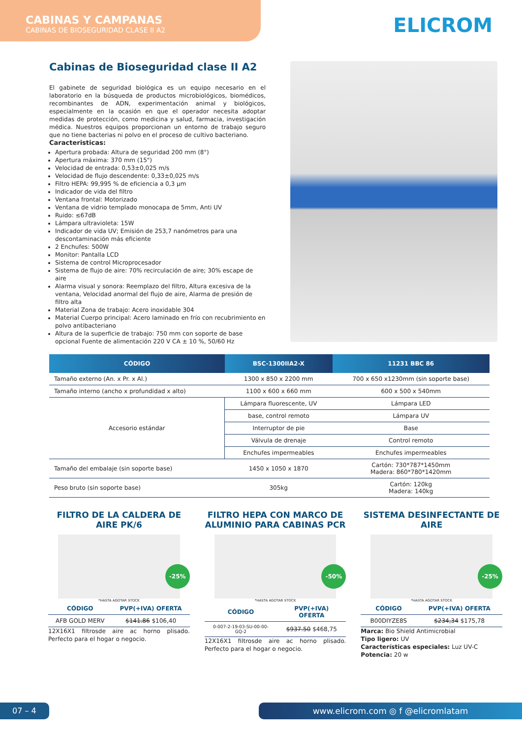CABINAS Y CAMPANAS
CABINAS DE BIOSEGURIDAD CLASE II A2
ELICROM
Cabinas de Bioseguridad clase II A2
El gabinete de seguridad biológica es un equipo necesario en el laboratorio en la búsqueda de productos microbiológicos, biomédicos, recombinantes de ADN, experimentación animal y biológicos, especialmente en la ocasión en que el operador necesita adoptar medidas de protección, como medicina y salud, farmacia, investigación médica. Nuestros equipos proporcionan un entorno de trabajo seguro que no tiene bacterias ni polvo en el proceso de cultivo bacteriano.
Caracteristicas:
Apertura probada: Altura de seguridad 200 mm (8")
Apertura máxima: 370 mm (15")
Velocidad de entrada: 0,53±0,025 m/s
Velocidad de flujo descendente: 0,33±0,025 m/s
Filtro HEPA: 99,995 % de eficiencia a 0,3 μm
Indicador de vida del filtro
Ventana frontal: Motorizado
Ventana de vidrio templado monocapa de 5mm, Anti UV
Ruido: ≤67dB
Lámpara ultravioleta: 15W
Indicador de vida UV; Emisión de 253,7 nanómetros para una descontaminación más eficiente
2 Enchufes: 500W
Monitor: Pantalla LCD
Sistema de control Microprocesador
Sistema de flujo de aire: 70% recirculación de aire; 30% escape de aire
Alarma visual y sonora: Reemplazo del filtro, Altura excesiva de la ventana, Velocidad anormal del flujo de aire, Alarma de presión de filtro alta
Material Zona de trabajo: Acero inoxidable 304
Material Cuerpo principal: Acero laminado en frío con recubrimiento en polvo antibacteriano
Altura de la superficie de trabajo: 750 mm con soporte de base opcional Fuente de alimentación 220 V CA ± 10 %, 50/60 Hz
| CÓDIGO | BSC-1300IIA2-X | 11231 BBC 86 |
| --- | --- | --- |
| Tamaño externo (An. x Pr. x Al.) | 1300 x 850 x 2200 mm | 700 x 650 x1230mm (sin soporte base) |
| Tamaño interno (ancho x profundidad x alto) | 1100 x 600 x 660 mm | 600 x 500 x 540mm |
| Accesorio estándar | Lámpara fluorescente, UV | Lámpara LED |
| | base, control remoto | Lámpara UV |
| | Interruptor de pie | Base |
| | Válvula de drenaje | Control remoto |
| | Enchufes impermeables | Enchufes impermeables |
| Tamaño del embalaje (sin soporte base) | 1450 x 1050 x 1870 | Cartón: 730*787*1450mm Madera: 860*780*1420mm |
| Peso bruto (sin soporte base) | 305kg | Cartón: 120kg Madera: 140kg |
FILTRO DE LA CALDERA DE AIRE PK/6
-25%
*HASTA AGOTAR STOCK
| CÓDIGO | PVP(+IVA) OFERTA |
| AFB GOLD MERV | $141.86 $106,40 |
12X16X1 filtrosde aire ac horno plisado. Perfecto para el hogar o negocio.
FILTRO HEPA CON MARCO DE ALUMINIO PARA CABINAS PCR
-50%
*HASTA AGOTAR STOCK
| CÓDIGO | PVP(+IVA) OFERTA |
| 0-007-2-19-03-SU-00-00-GQ-2 | $937.50 $468,75 |
12X16X1 filtrosde aire ac horno plisado. Perfecto para el hogar o negocio.
SISTEMA DESINFECTANTE DE AIRE
-25%
*HASTA AGOTAR STOCK
| CÓDIGO | PVP(+IVA) OFERTA |
| B00DIYZE8S | $234,34 $175,78 |
Marca: Bio Shield Antimicrobial
Tipo ligero: UV
Características especiales: Luz UV-C
Potencia: 20 w
07 – 4 www.elicrom.com ◎ f @elicromlatam